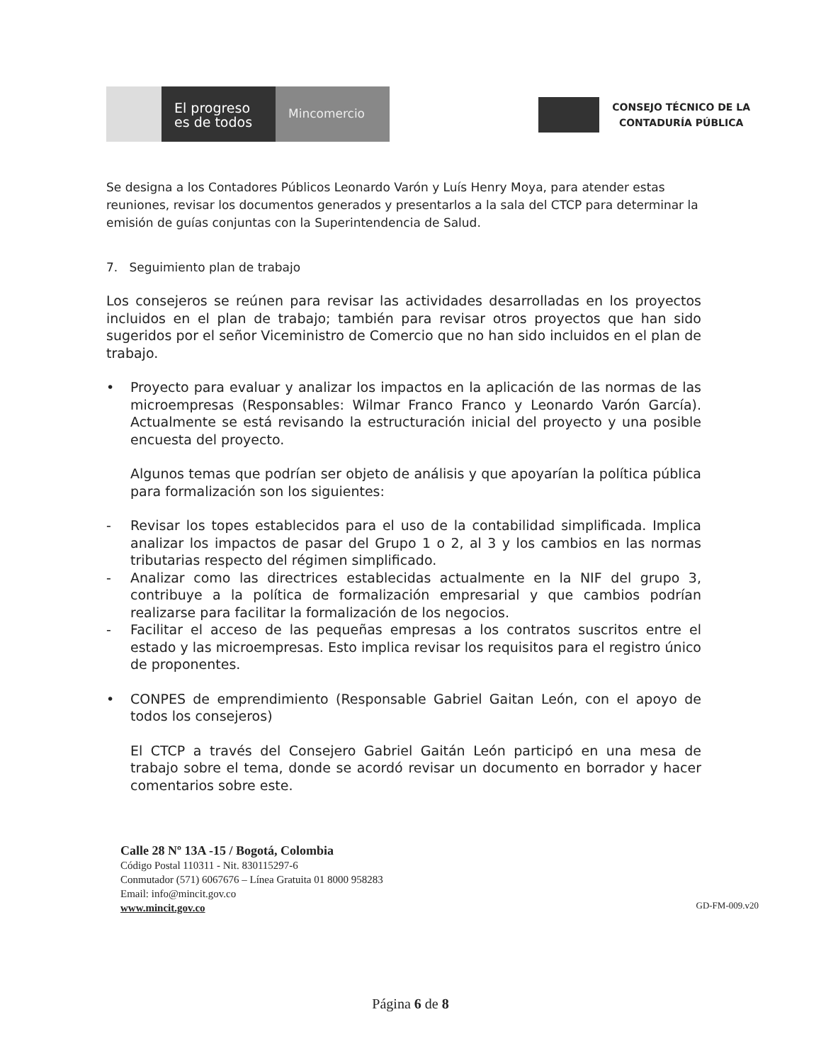El progreso
es de todos
Mincomercio
CONSEJO TÉCNICO DE LA
CONTADURÍA PÚBLICA
Se designa a los Contadores Públicos Leonardo Varón y Luís Henry Moya, para atender estas reuniones, revisar los documentos generados y presentarlos a la sala del CTCP para determinar la emisión de guías conjuntas con la Superintendencia de Salud.
7. Seguimiento plan de trabajo
Los consejeros se reúnen para revisar las actividades desarrolladas en los proyectos incluidos en el plan de trabajo; también para revisar otros proyectos que han sido sugeridos por el señor Viceministro de Comercio que no han sido incluidos en el plan de trabajo.
• Proyecto para evaluar y analizar los impactos en la aplicación de las normas de las microempresas (Responsables: Wilmar Franco Franco y Leonardo Varón García). Actualmente se está revisando la estructuración inicial del proyecto y una posible encuesta del proyecto.
Algunos temas que podrían ser objeto de análisis y que apoyarían la política pública para formalización son los siguientes:
- Revisar los topes establecidos para el uso de la contabilidad simplificada. Implica analizar los impactos de pasar del Grupo 1 o 2, al 3 y los cambios en las normas tributarias respecto del régimen simplificado.
- Analizar como las directrices establecidas actualmente en la NIF del grupo 3, contribuye a la política de formalización empresarial y que cambios podrían realizarse para facilitar la formalización de los negocios.
- Facilitar el acceso de las pequeñas empresas a los contratos suscritos entre el estado y las microempresas. Esto implica revisar los requisitos para el registro único de proponentes.
• CONPES de emprendimiento (Responsable Gabriel Gaitan León, con el apoyo de todos los consejeros)
El CTCP a través del Consejero Gabriel Gaitán León participó en una mesa de trabajo sobre el tema, donde se acordó revisar un documento en borrador y hacer comentarios sobre este.
Calle 28 Nº 13A -15 / Bogotá, Colombia
Código Postal 110311 - Nit. 830115297-6
Conmutador (571) 6067676 – Línea Gratuita 01 8000 958283
Email: info@mincit.gov.co
www.mincit.gov.co
GD-FM-009.v20
Página 6 de 8